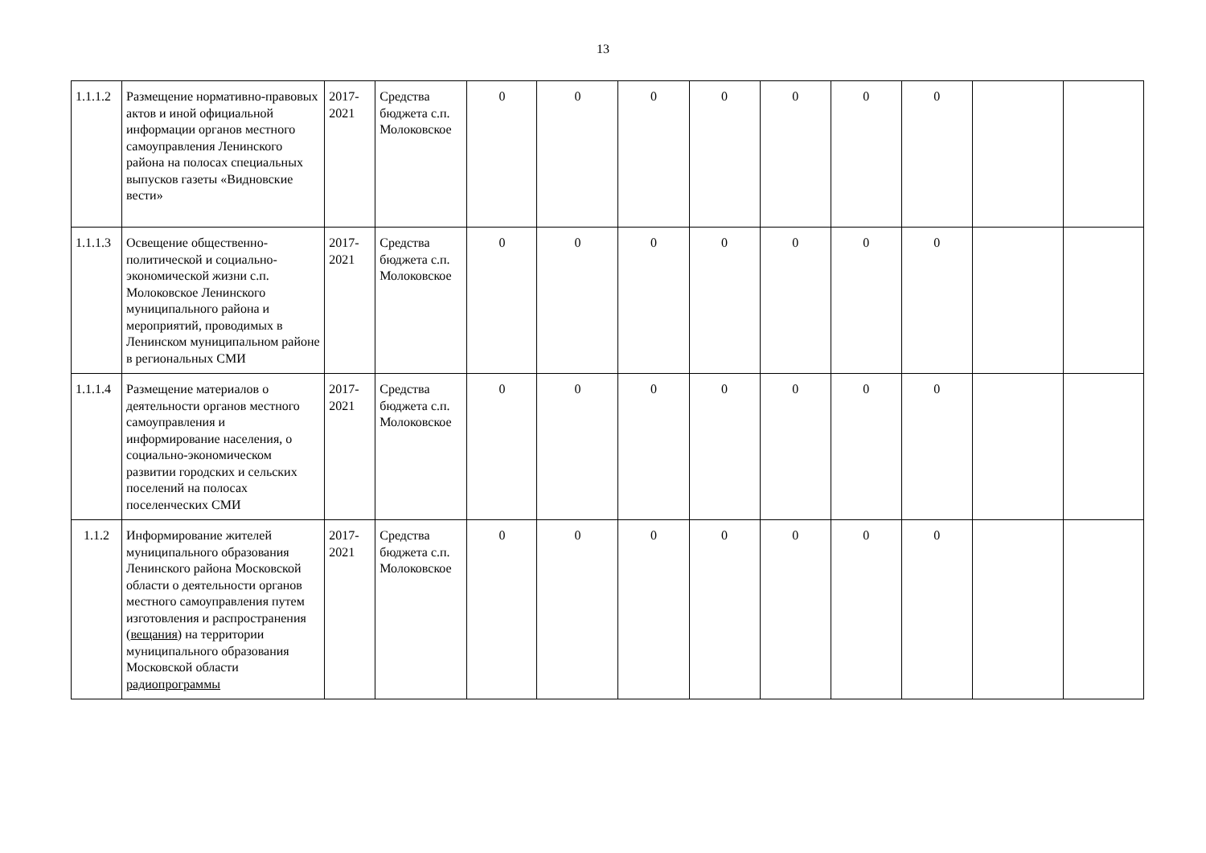13
| 1.1.1.2 | Размещение нормативно-правовых актов и иной официальной информации органов местного самоуправления Ленинского района на полосах специальных выпусков газеты «Видновские вести» | 2017-2021 | Средства бюджета с.п. Молоковское | 0 | 0 | 0 | 0 | 0 | 0 | 0 | | |
| 1.1.1.3 | Освещение общественно-политической и социально-экономической жизни с.п. Молоковское Ленинского муниципального района и мероприятий, проводимых в Ленинском муниципальном районе в региональных СМИ | 2017-2021 | Средства бюджета с.п. Молоковское | 0 | 0 | 0 | 0 | 0 | 0 | 0 | | |
| 1.1.1.4 | Размещение материалов о деятельности органов местного самоуправления и информирование населения, о социально-экономическом развитии городских и сельских поселений на полосах поселенческих СМИ | 2017-2021 | Средства бюджета с.п. Молоковское | 0 | 0 | 0 | 0 | 0 | 0 | 0 | | |
| 1.1.2 | Информирование жителей муниципального образования Ленинского района Московской области о деятельности органов местного самоуправления путем изготовления и распространения ( вещания ) на территории муниципального образования Московской области радиопрограммы | 2017-2021 | Средства бюджета с.п. Молоковское | 0 | 0 | 0 | 0 | 0 | 0 | 0 | | |